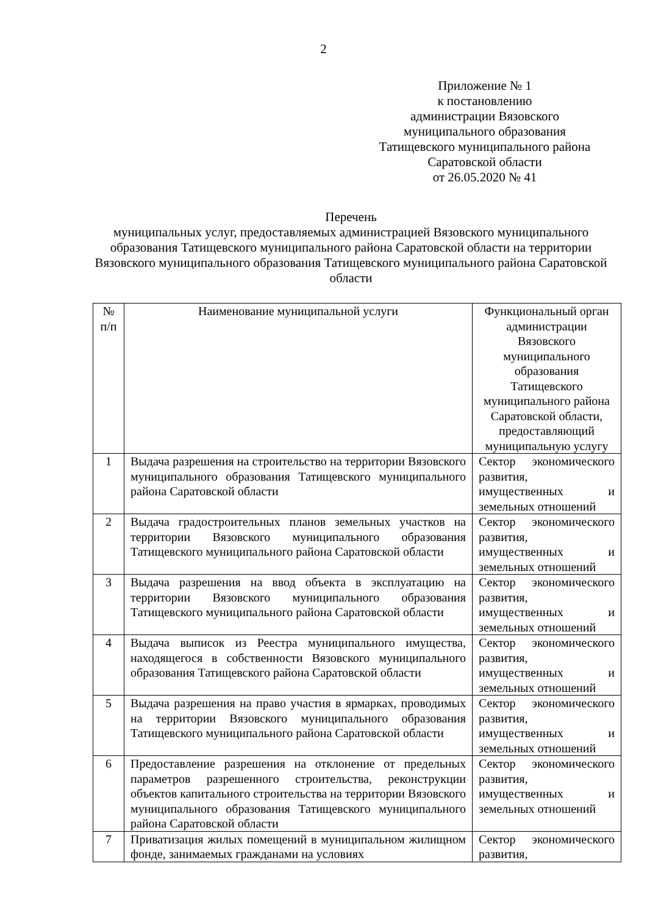2
Приложение № 1
к постановлению
администрации Вязовского
муниципального образования
Татищевского муниципального района
Саратовской области
от 26.05.2020 № 41
Перечень
муниципальных услуг, предоставляемых администрацией Вязовского муниципального образования Татищевского муниципального района Саратовской области на территории Вязовского муниципального образования Татищевского муниципального района Саратовской области
| № п/п | Наименование муниципальной услуги | Функциональный орган администрации Вязовского муниципального образования Татищевского муниципального района Саратовской области, предоставляющий муниципальную услугу |
| --- | --- | --- |
| 1 | Выдача разрешения на строительство на территории Вязовского муниципального образования Татищевского муниципального района Саратовской области | Сектор экономического развития, имущественных и земельных отношений |
| 2 | Выдача градостроительных планов земельных участков на территории Вязовского муниципального образования Татищевского муниципального района Саратовской области | Сектор экономического развития, имущественных и земельных отношений |
| 3 | Выдача разрешения на ввод объекта в эксплуатацию на территории Вязовского муниципального образования Татищевского муниципального района Саратовской области | Сектор экономического развития, имущественных и земельных отношений |
| 4 | Выдача выписок из Реестра муниципального имущества, находящегося в собственности Вязовского муниципального образования Татищевского района Саратовской области | Сектор экономического развития, имущественных и земельных отношений |
| 5 | Выдача разрешения на право участия в ярмарках, проводимых на территории Вязовского муниципального образования Татищевского муниципального района Саратовской области | Сектор экономического развития, имущественных и земельных отношений |
| 6 | Предоставление разрешения на отклонение от предельных параметров разрешенного строительства, реконструкции объектов капитального строительства на территории Вязовского муниципального образования Татищевского муниципального района Саратовской области | Сектор экономического развития, имущественных и земельных отношений |
| 7 | Приватизация жилых помещений в муниципальном жилищном фонде, занимаемых гражданами на условиях | Сектор экономического развития, |